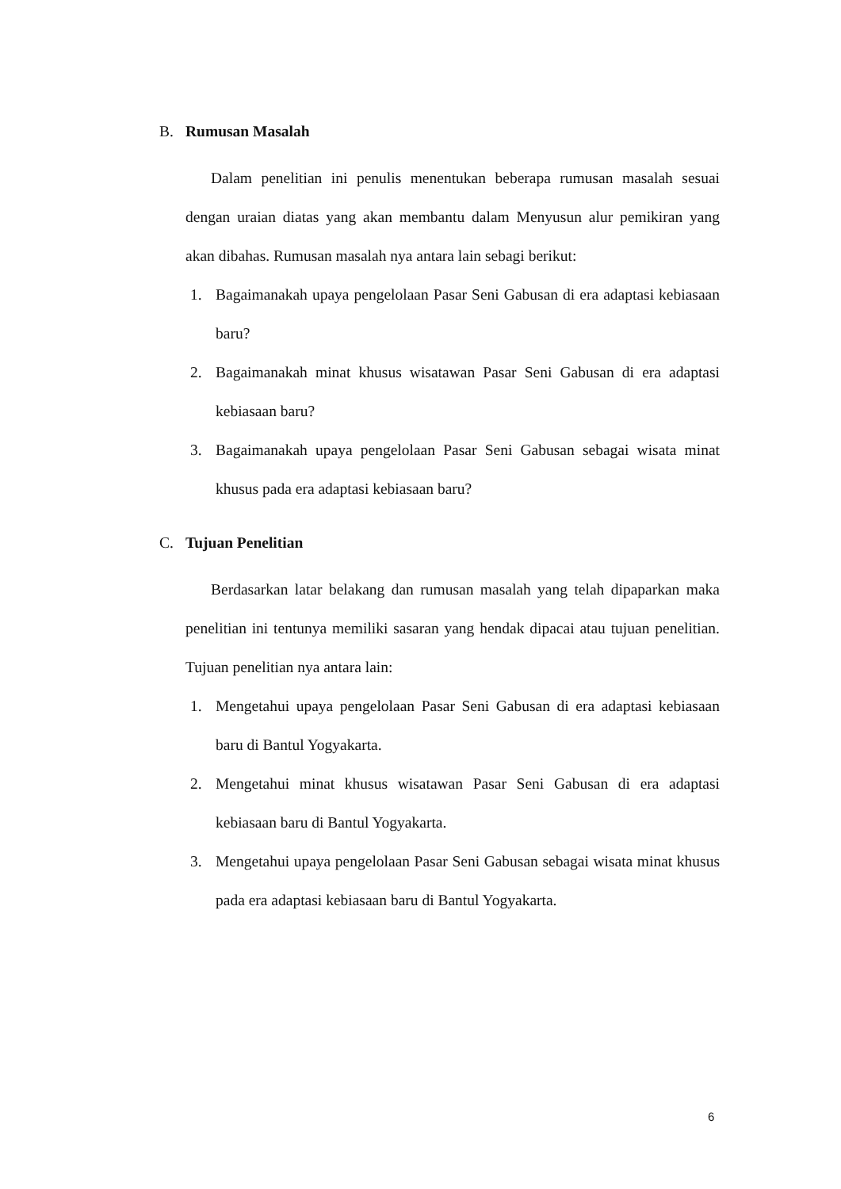B. Rumusan Masalah
Dalam penelitian ini penulis menentukan beberapa rumusan masalah sesuai dengan uraian diatas yang akan membantu dalam Menyusun alur pemikiran yang akan dibahas. Rumusan masalah nya antara lain sebagi berikut:
1. Bagaimanakah upaya pengelolaan Pasar Seni Gabusan di era adaptasi kebiasaan baru?
2. Bagaimanakah minat khusus wisatawan Pasar Seni Gabusan di era adaptasi kebiasaan baru?
3. Bagaimanakah upaya pengelolaan Pasar Seni Gabusan sebagai wisata minat khusus pada era adaptasi kebiasaan baru?
C. Tujuan Penelitian
Berdasarkan latar belakang dan rumusan masalah yang telah dipaparkan maka penelitian ini tentunya memiliki sasaran yang hendak dipacai atau tujuan penelitian. Tujuan penelitian nya antara lain:
1. Mengetahui upaya pengelolaan Pasar Seni Gabusan di era adaptasi kebiasaan baru di Bantul Yogyakarta.
2. Mengetahui minat khusus wisatawan Pasar Seni Gabusan di era adaptasi kebiasaan baru di Bantul Yogyakarta.
3. Mengetahui upaya pengelolaan Pasar Seni Gabusan sebagai wisata minat khusus pada era adaptasi kebiasaan baru di Bantul Yogyakarta.
6